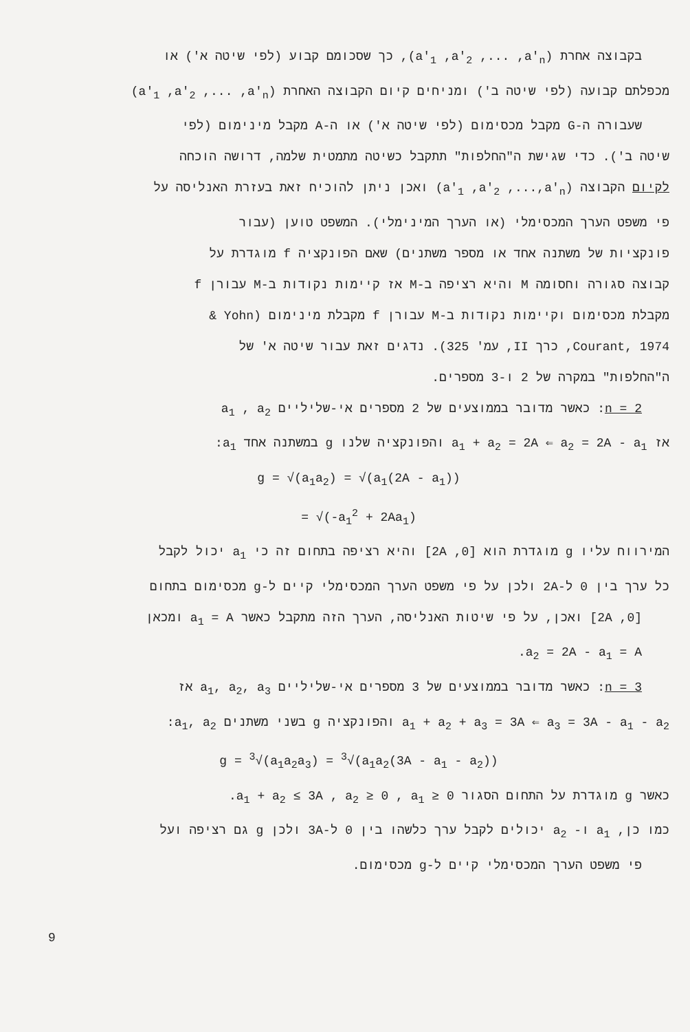בקבוצה אחרת (a'<sub>1</sub> ,a'<sub>2</sub> ,... ,a'<sub>n</sub>), כך שסכומם קבוע (לפי שיטה א') או
מכפלתם קבועה (לפי שיטה ב') ומניחים קיום הקבוצה האחרת (a'<sub>1</sub> ,a'<sub>2</sub> ,... ,a'<sub>n</sub>)
שעבורה ה-G מקבל מכסימום (לפי שיטה א') או ה-A מקבל מינימום (לפי
שיטה ב'). כדי שגישת ה"החלפות" תתקבל כשיטה מתמטית שלמה, דרושה הוכחה
לקיום הקבוצה (a'<sub>1</sub> ,a'<sub>2</sub> ,...,a'<sub>n</sub>) ואכן ניתן להוכיח זאת בעזרת האנליסה על
פי משפט הערך המכסימלי (או הערך המינימלי). המשפט טוען (עבור
פונקציות של משתנה אחד או מספר משתנים) שאם הפונקציה f מוגדרת על
קבוצה סגורה וחסומה M והיא רציפה ב-M אז קיימות נקודות ב-M עבורן f
מקבלת מכסימום וקיימות נקודות ב-M עבורן f מקבלת מינימום (Yohn &
Courant, 1974, כרך II, עמ' 325). נדגים זאת עבור שיטה א' של
ה"החלפות" במקרה של 2 ו-3 מספרים.
n = 2: כאשר מדובר בממוצעים של 2 מספרים אי-שליליים a<sub>1</sub> , a<sub>2</sub>
אז a<sub>1</sub> + a<sub>2</sub> = 2A ⇐ a<sub>2</sub> = 2A - a<sub>1</sub> והפונקציה שלנו g במשתנה אחד a<sub>1</sub>:
g = √(a<sub>1</sub>a<sub>2</sub>) = √(a<sub>1</sub>(2A - a<sub>1</sub>))
= √(-a<sub>1</sub><sup>2</sup> + 2Aa<sub>1</sub>)
המירווח עליו g מוגדרת הוא [0, 2A] והיא רציפה בתחום זה כי a<sub>1</sub> יכול לקבל
כל ערך בין 0 ל-2A ולכן על פי משפט הערך המכסימלי קיים ל-g מכסימום בתחום
[0, 2A] ואכן, על פי שיטות האנליסה, הערך הזה מתקבל כאשר a<sub>1</sub> = A ומכאן
a<sub>2</sub> = 2A - a<sub>1</sub> = A.
n = 3: כאשר מדובר בממוצעים של 3 מספרים אי-שליליים a<sub>1</sub>, a<sub>2</sub>, a<sub>3</sub> אז
a<sub>1</sub> + a<sub>2</sub> + a<sub>3</sub> = 3A ⇐ a<sub>3</sub> = 3A - a<sub>1</sub> - a<sub>2</sub> והפונקציה g בשני משתנים a<sub>1</sub>, a<sub>2</sub>:
g = <sup>3</sup>√(a<sub>1</sub>a<sub>2</sub>a<sub>3</sub>) = <sup>3</sup>√(a<sub>1</sub>a<sub>2</sub>(3A - a<sub>1</sub> - a<sub>2</sub>))
כאשר g מוגדרת על התחום הסגור a<sub>1</sub> + a<sub>2</sub> ≤ 3A , a<sub>2</sub> ≥ 0 , a<sub>1</sub> ≥ 0.
כמו כן, a<sub>1</sub> ו- a<sub>2</sub> יכולים לקבל ערך כלשהו בין 0 ל-3A ולכן g גם רציפה ועל
פי משפט הערך המכסימלי קיים ל-g מכסימום.
9